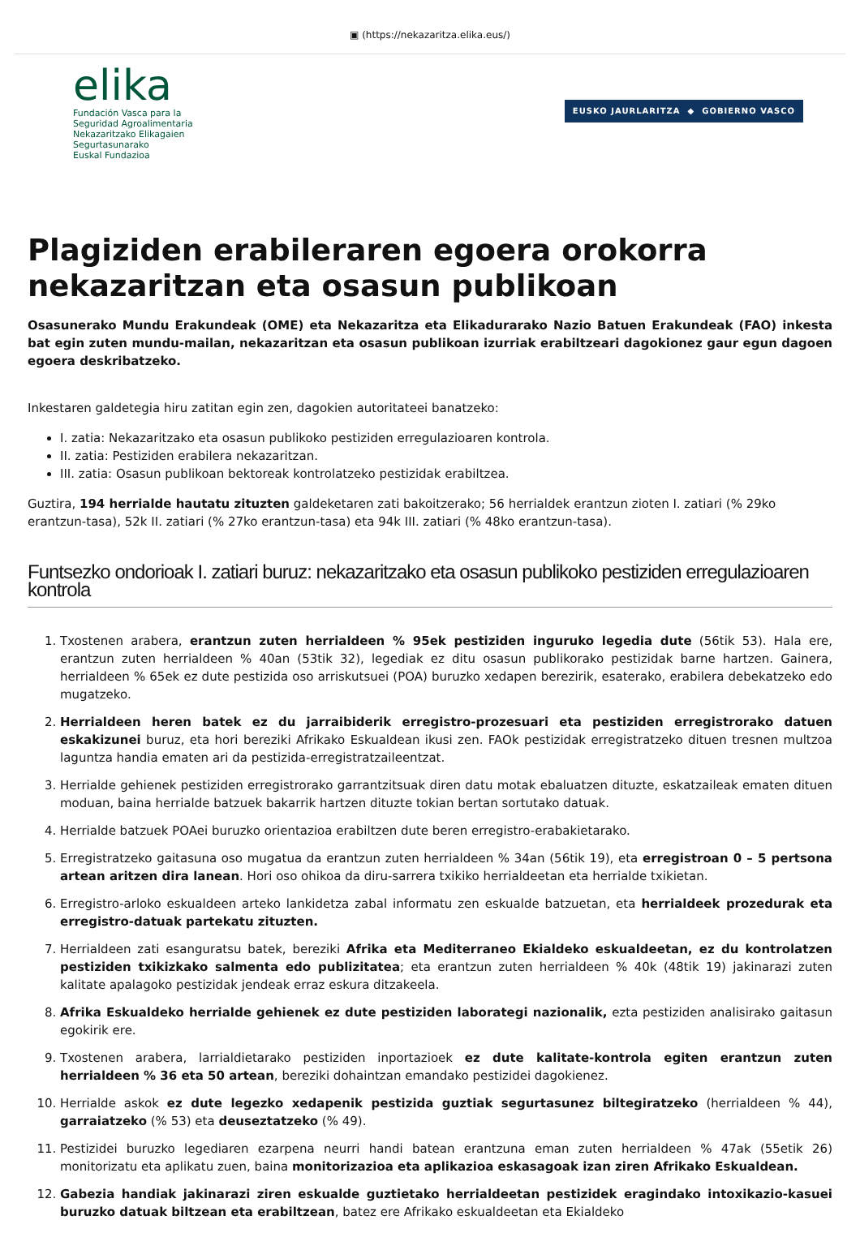▣ (https://nekazaritza.elika.eus/)
elika
Fundación Vasca para la
Seguridad Agroalimentaria
Nekazaritzako Elikagaien
Segurtasunarako
Euskal Fundazioa
EUSKO JAURLARITZA ◆ GOBIERNO VASCO
Plagiziden erabileraren egoera orokorra nekazaritzan eta osasun publikoan
Osasunerako Mundu Erakundeak (OME) eta Nekazaritza eta Elikadurarako Nazio Batuen Erakundeak (FAO) inkesta bat egin zuten mundu-mailan, nekazaritzan eta osasun publikoan izurriak erabiltzeari dagokionez gaur egun dagoen egoera deskribatzeko.
Inkestaren galdetegia hiru zatitan egin zen, dagokien autoritateei banatzeko:
I. zatia: Nekazaritzako eta osasun publikoko pestiziden erregulazioaren kontrola.
II. zatia: Pestiziden erabilera nekazaritzan.
III. zatia: Osasun publikoan bektoreak kontrolatzeko pestizidak erabiltzea.
Guztira, 194 herrialde hautatu zituzten galdeketaren zati bakoitzerako; 56 herrialdek erantzun zioten I. zatiari (% 29ko erantzun-tasa), 52k II. zatiari (% 27ko erantzun-tasa) eta 94k III. zatiari (% 48ko erantzun-tasa).
Funtsezko ondorioak I. zatiari buruz: nekazaritzako eta osasun publikoko pestiziden erregulazioaren kontrola
1. Txostenen arabera, erantzun zuten herrialdeen % 95ek pestiziden inguruko legedia dute (56tik 53). Hala ere, erantzun zuten herrialdeen % 40an (53tik 32), legediak ez ditu osasun publikorako pestizidak barne hartzen. Gainera, herrialdeen % 65ek ez dute pestizida oso arriskutsuei (POA) buruzko xedapen berezirik, esaterako, erabilera debekatzeko edo mugatzeko.
2. Herrialdeen heren batek ez du jarraibiderik erregistro-prozesuari eta pestiziden erregistrorako datuen eskakizunei buruz, eta hori bereziki Afrikako Eskualdean ikusi zen. FAOk pestizidak erregistratzeko dituen tresnen multzoa laguntza handia ematen ari da pestizida-erregistratzaileentzat.
3. Herrialde gehienek pestiziden erregistrorako garrantzitsuak diren datu motak ebaluatzen dituzte, eskatzaileak ematen dituen moduan, baina herrialde batzuek bakarrik hartzen dituzte tokian bertan sortutako datuak.
4. Herrialde batzuek POAei buruzko orientazioa erabiltzen dute beren erregistro-erabakietarako.
5. Erregistratzeko gaitasuna oso mugatua da erantzun zuten herrialdeen % 34an (56tik 19), eta erregistroan 0 – 5 pertsona artean aritzen dira lanean. Hori oso ohikoa da diru-sarrera txikiko herrialdeetan eta herrialde txikietan.
6. Erregistro-arloko eskualdeen arteko lankidetza zabal informatu zen eskualde batzuetan, eta herrialdeek prozedurak eta erregistro-datuak partekatu zituzten.
7. Herrialdeen zati esanguratsu batek, bereziki Afrika eta Mediterraneo Ekialdeko eskualdeetan, ez du kontrolatzen pestiziden txikizkako salmenta edo publizitatea; eta erantzun zuten herrialdeen % 40k (48tik 19) jakinarazi zuten kalitate apalagoko pestizidak jendeak erraz eskura ditzakeela.
8. Afrika Eskualdeko herrialde gehienek ez dute pestiziden laborategi nazionalik, ezta pestiziden analisirako gaitasun egokirik ere.
9. Txostenen arabera, larrialdietarako pestiziden inportazioek ez dute kalitate-kontrola egiten erantzun zuten herrialdeen % 36 eta 50 artean, bereziki dohaintzan emandako pestizidei dagokienez.
10. Herrialde askok ez dute legezko xedapenik pestizida guztiak segurtasunez biltegiratzeko (herrialdeen % 44), garraiatzeko (% 53) eta deuseztatzeko (% 49).
11. Pestizidei buruzko legediaren ezarpena neurri handi batean erantzuna eman zuten herrialdeen % 47ak (55etik 26) monitorizatu eta aplikatu zuen, baina monitorizazioa eta aplikazioa eskasagoak izan ziren Afrikako Eskualdean.
12. Gabezia handiak jakinarazi ziren eskualde guztietako herrialdeetan pestizidek eragindako intoxikazio-kasuei buruzko datuak biltzean eta erabiltzean, batez ere Afrikako eskualdeetan eta Ekialdeko